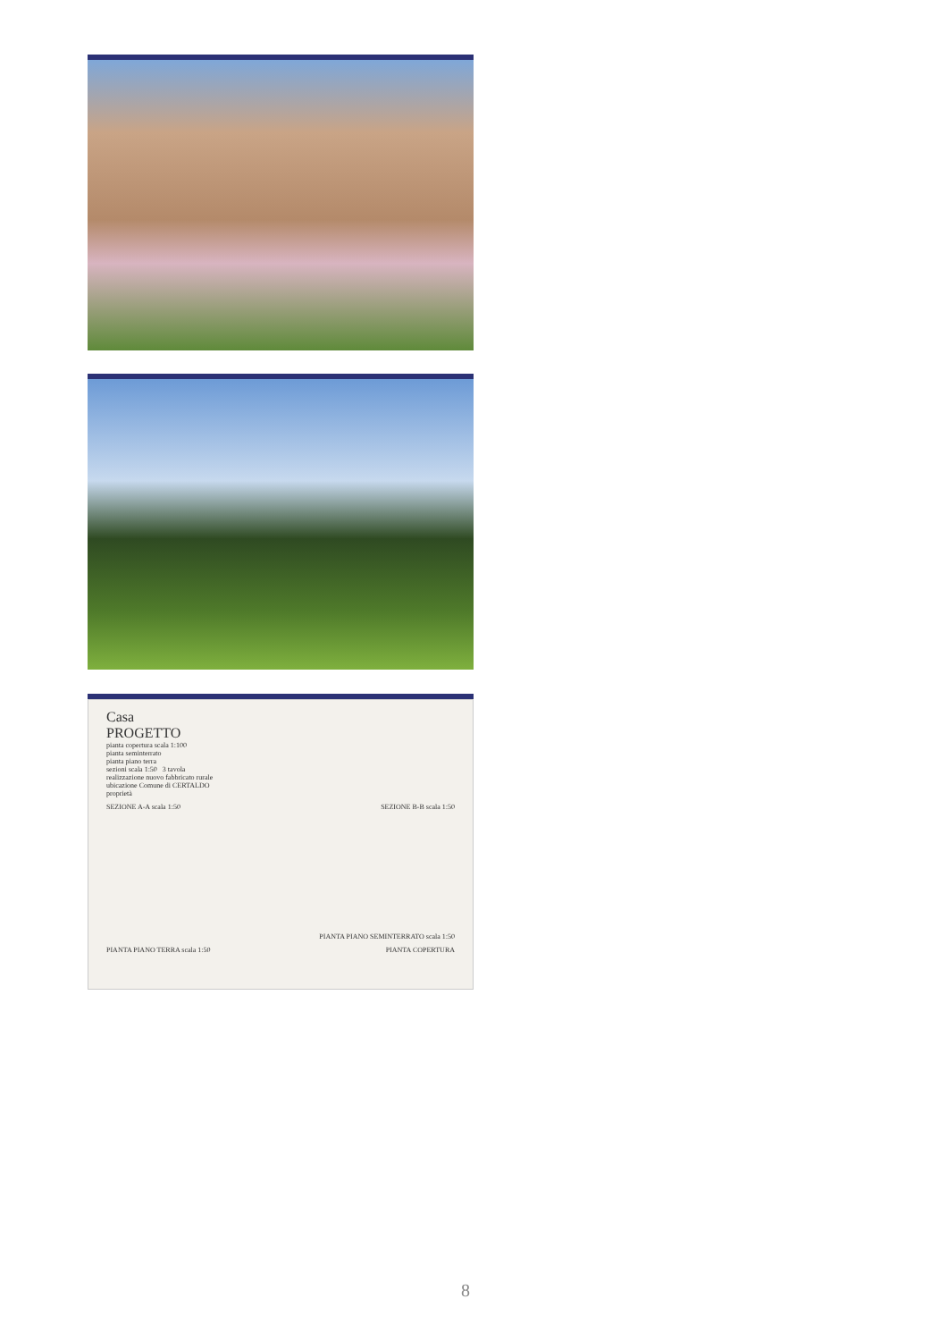Casa
PROGETTO
pianta copertura scala 1:100
pianta seminterrato
pianta piano terra
sezioni scala 1:50 3 tavola
realizzazione nuovo fabbricato rurale
ubicazione Comune di CERTALDO
proprietà
SEZIONE A-A scala 1:50 SEZIONE B-B scala 1:50
PIANTA PIANO SEMINTERRATO scala 1:50
PIANTA PIANO TERRA scala 1:50 PIANTA COPERTURA
8